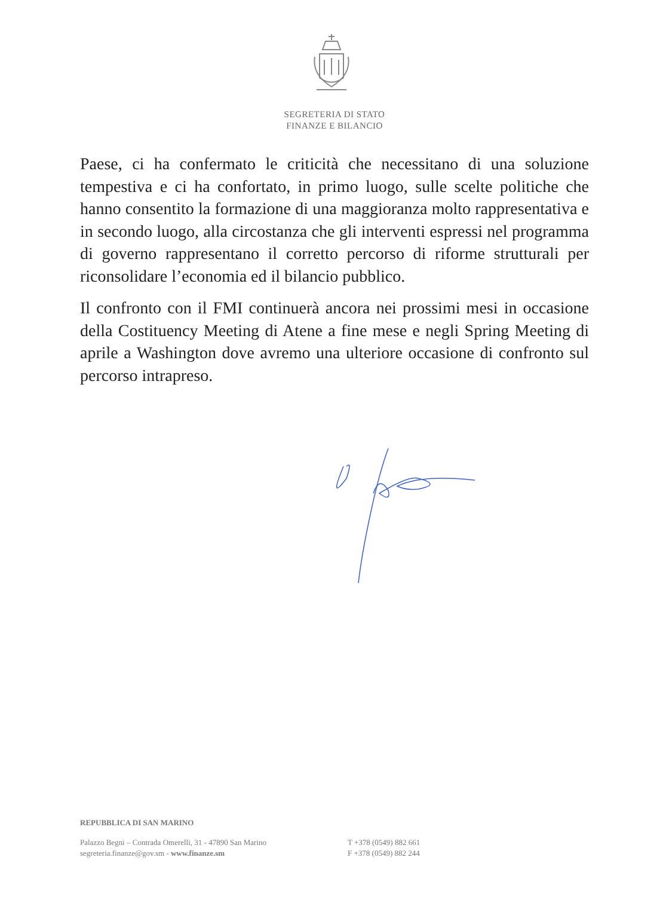SEGRETERIA DI STATO
FINANZE E BILANCIO
Paese, ci ha confermato le criticità che necessitano di una soluzione tempestiva e ci ha confortato, in primo luogo, sulle scelte politiche che hanno consentito la formazione di una maggioranza molto rappresentativa e in secondo luogo, alla circostanza che gli interventi espressi nel programma di governo rappresentano il corretto percorso di riforme strutturali per riconsolidare l’economia ed il bilancio pubblico.
Il confronto con il FMI continuerà ancora nei prossimi mesi in occasione della Costituency Meeting di Atene a fine mese e negli Spring Meeting di aprile a Washington dove avremo una ulteriore occasione di confronto sul percorso intrapreso.
REPUBBLICA DI SAN MARINO
Palazzo Begni – Contrada Omerelli, 31 - 47890 San Marino
segreteria.finanze@gov.sm - www.finanze.sm
T +378 (0549) 882 661
F +378 (0549) 882 244